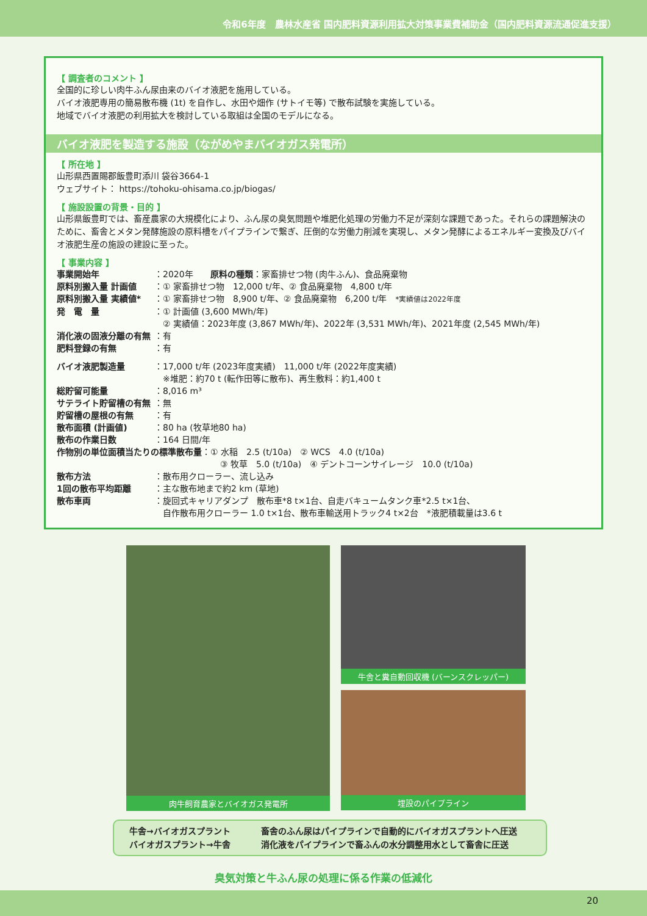令和6年度　農林水産省 国内肥料資源利用拡大対策事業費補助金（国内肥料資源流通促進支援）
【 調査者のコメント 】
全国的に珍しい肉牛ふん尿由来のバイオ液肥を施用している。
バイオ液肥専用の簡易散布機 (1t) を自作し、水田や畑作 (サトイモ等) で散布試験を実施している。
地域でバイオ液肥の利用拡大を検討している取組は全国のモデルになる。
バイオ液肥を製造する施設（ながめやまバイオガス発電所）
【 所在地 】
山形県西置賜郡飯豊町添川 袋谷3664-1
ウェブサイト： https://tohoku-ohisama.co.jp/biogas/
【 施設設置の背景・目的 】
山形県飯豊町では、畜産農家の大規模化により、ふん尿の臭気問題や堆肥化処理の労働力不足が深刻な課題であった。それらの課題解決のために、畜舎とメタン発酵施設の原料槽をパイプラインで繋ぎ、圧倒的な労働力削減を実現し、メタン発酵によるエネルギー変換及びバイオ液肥生産の施設の建設に至った。
【 事業内容 】
| 事業開始年 | ：2020年 原料の種類 ：家畜排せつ物 (肉牛ふん)、食品廃棄物 |
| 原料別搬入量 計画値 | ：① 家畜排せつ物 12,000 t/年、② 食品廃棄物 4,800 t/年 |
| 原料別搬入量 実績値* | ：① 家畜排せつ物 8,900 t/年、② 食品廃棄物 6,200 t/年 *実績値は2022年度 |
| 発 電 量 | ：① 計画値 (3,600 MWh/年) ② 実績値：2023年度 (3,867 MWh/年)、2022年 (3,531 MWh/年)、2021年度 (2,545 MWh/年) |
| 消化液の固液分離の有無 | ：有 |
| 肥料登録の有無 | ：有 |
| バイオ液肥製造量 | ：17,000 t/年 (2023年度実績) 11,000 t/年 (2022年度実績) ※堆肥：約70 t (転作田等に散布)、再生敷料：約1,400 t |
| 総貯留可能量 | ：8,016 m³ |
| サテライト貯留槽の有無 | ：無 |
| 貯留槽の屋根の有無 | ：有 |
| 散布面積 (計画値) | ：80 ha (牧草地80 ha) |
| 散布の作業日数 | ：164 日間/年 |
| 作物別の単位面積当たりの標準散布量 ：① 水稲 2.5 (t/10a) ② WCS 4.0 (t/10a) ③ 牧草 5.0 (t/10a) ④ デントコーンサイレージ 10.0 (t/10a) | |
| 散布方法 | ：散布用クローラー、流し込み |
| 1回の散布平均距離 | ：主な散布地まで約2 km (草地) |
| 散布車両 | ：旋回式キャリアダンプ 散布車*8 t×1台、自走バキュームタンク車*2.5 t×1台、 自作散布用クローラー 1.0 t×1台、散布車輸送用トラック4 t×2台 *液肥積載量は3.6 t |
肉牛飼育農家とバイオガス発電所 牛舎と糞自動回収機 (バーンスクレッパー)
埋設のパイプライン
牛舎→バイオガスプラント
畜舎のふん尿はパイプラインで自動的にバイオガスプラントへ圧送
バイオガスプラント→牛舎
消化液をパイプラインで畜ふんの水分調整用水として畜舎に圧送
臭気対策と牛ふん尿の処理に係る作業の低減化
20